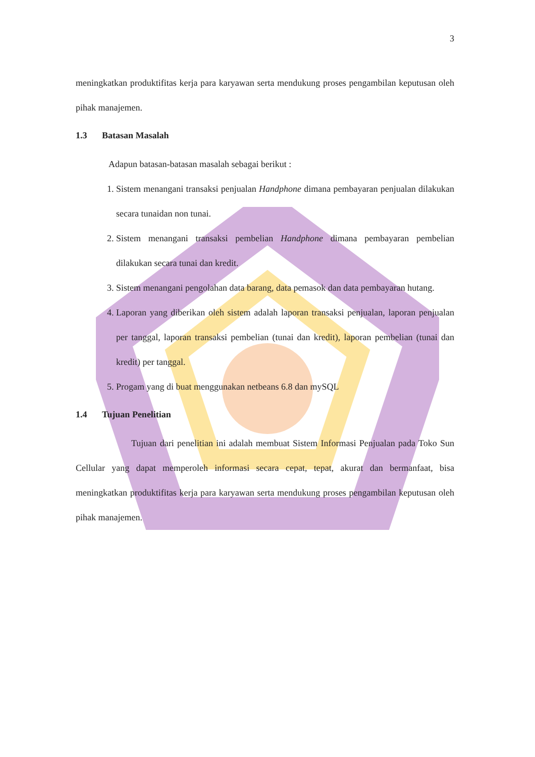3
meningkatkan produktifitas kerja para karyawan serta mendukung proses pengambilan keputusan oleh pihak manajemen.
1.3 Batasan Masalah
Adapun batasan-batasan masalah sebagai berikut :
1. Sistem menangani transaksi penjualan Handphone dimana pembayaran penjualan dilakukan secara tunaidan non tunai.
2. Sistem menangani transaksi pembelian Handphone dimana pembayaran pembelian dilakukan secara tunai dan kredit.
3. Sistem menangani pengolahan data barang, data pemasok dan data pembayaran hutang.
4. Laporan yang diberikan oleh sistem adalah laporan transaksi penjualan, laporan penjualan per tanggal, laporan transaksi pembelian (tunai dan kredit), laporan pembelian (tunai dan kredit) per tanggal.
5. Progam yang di buat menggunakan netbeans 6.8 dan mySQL
1.4 Tujuan Penelitian
Tujuan dari penelitian ini adalah membuat Sistem Informasi Penjualan pada Toko Sun Cellular yang dapat memperoleh informasi secara cepat, tepat, akurat dan bermanfaat, bisa meningkatkan produktifitas kerja para karyawan serta mendukung proses pengambilan keputusan oleh pihak manajemen.